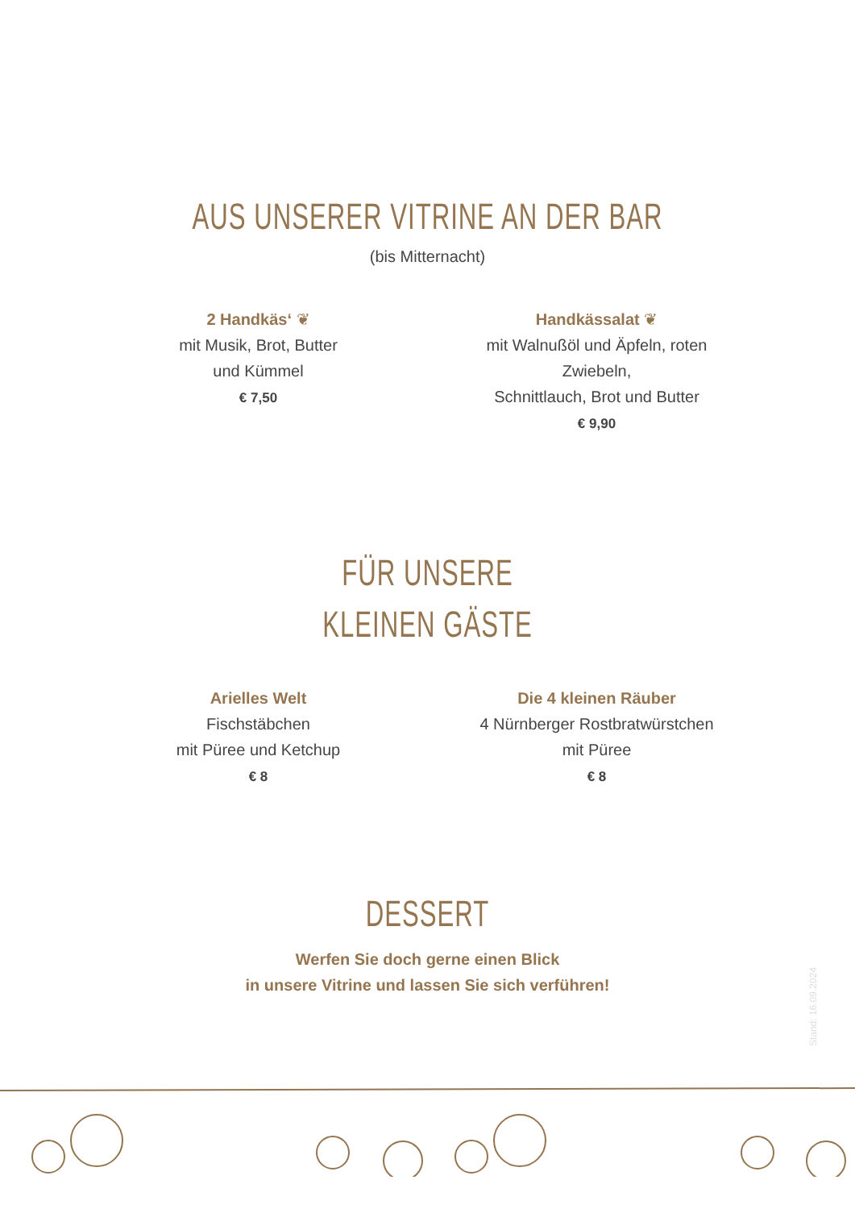AUS UNSERER VITRINE AN DER BAR
(bis Mitternacht)
2 Handkäs‘ ❦
mit Musik, Brot, Butter
und Kümmel
€ 7,50
Handkässalat ❦
mit Walnußöl und Äpfeln, roten Zwiebeln,
Schnittlauch, Brot und Butter
€ 9,90
FÜR UNSERE
KLEINEN GÄSTE
Arielles Welt
Fischstäbchen
mit Püree und Ketchup
€ 8
Die 4 kleinen Räuber
4 Nürnberger Rostbratwürstchen
mit Püree
€ 8
DESSERT
Werfen Sie doch gerne einen Blick
in unsere Vitrine und lassen Sie sich verführen!
Stand: 16.09.2024